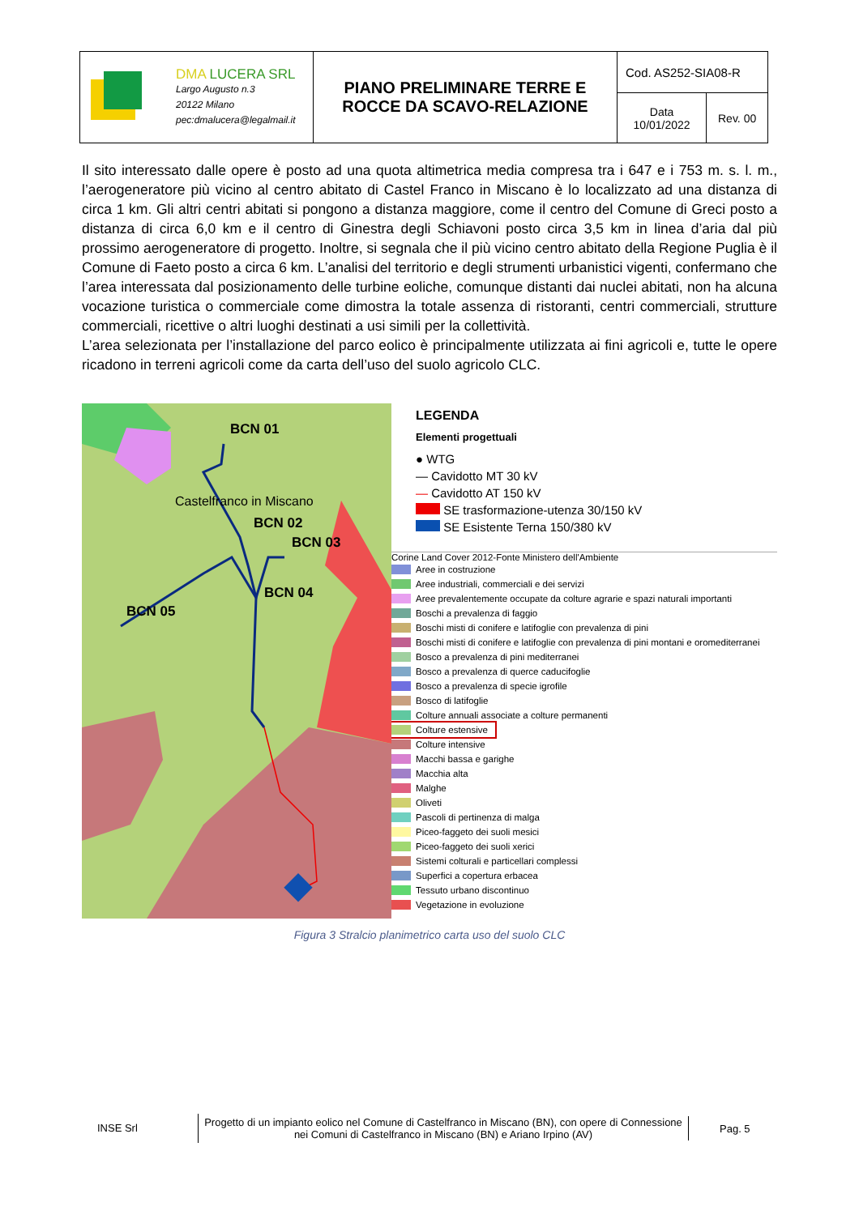| DMA LUCERA SRL Largo Augusto n.3 20122 Milano pec:dmalucera@legalmail.it | PIANO PRELIMINARE TERRE E ROCCE DA SCAVO-RELAZIONE | Cod. AS252-SIA08-R | |
| | | Data 10/01/2022 | Rev. 00 |
Il sito interessato dalle opere è posto ad una quota altimetrica media compresa tra i 647 e i 753 m. s. l. m., l’aerogeneratore più vicino al centro abitato di Castel Franco in Miscano è lo localizzato ad una distanza di circa 1 km. Gli altri centri abitati si pongono a distanza maggiore, come il centro del Comune di Greci posto a distanza di circa 6,0 km e il centro di Ginestra degli Schiavoni posto circa 3,5 km in linea d’aria dal più prossimo aerogeneratore di progetto. Inoltre, si segnala che il più vicino centro abitato della Regione Puglia è il Comune di Faeto posto a circa 6 km. L’analisi del territorio e degli strumenti urbanistici vigenti, confermano che l’area interessata dal posizionamento delle turbine eoliche, comunque distanti dai nuclei abitati, non ha alcuna vocazione turistica o commerciale come dimostra la totale assenza di ristoranti, centri commerciali, strutture commerciali, ricettive o altri luoghi destinati a usi simili per la collettività.
L’area selezionata per l’installazione del parco eolico è principalmente utilizzata ai fini agricoli e, tutte le opere ricadono in terreni agricoli come da carta dell’uso del suolo agricolo CLC.
BCN 01
Castelfranco in Miscano
BCN 02
BCN 03
BCN 04
BCN 05
LEGENDA
Elementi progettuali
● WTG
— Cavidotto MT 30 kV
— Cavidotto AT 150 kV
SE trasformazione-utenza 30/150 kV
SE Esistente Terna 150/380 kV
Corine Land Cover 2012-Fonte Ministero dell'Ambiente
Aree in costruzione
Aree industriali, commerciali e dei servizi
Aree prevalentemente occupate da colture agrarie e spazi naturali importanti
Boschi a prevalenza di faggio
Boschi misti di conifere e latifoglie con prevalenza di pini
Boschi misti di conifere e latifoglie con prevalenza di pini montani e oromediterranei
Bosco a prevalenza di pini mediterranei
Bosco a prevalenza di querce caducifoglie
Bosco a prevalenza di specie igrofile
Bosco di latifoglie
Colture annuali associate a colture permanenti
Colture estensive
Colture intensive
Macchi bassa e garighe
Macchia alta
Malghe
Oliveti
Pascoli di pertinenza di malga
Piceo-faggeto dei suoli mesici
Piceo-faggeto dei suoli xerici
Sistemi colturali e particellari complessi
Superfici a copertura erbacea
Tessuto urbano discontinuo
Vegetazione in evoluzione
Figura 3 Stralcio planimetrico carta uso del suolo CLC
INSE Srl
Progetto di un impianto eolico nel Comune di Castelfranco in Miscano (BN), con opere di Connessione nei Comuni di Castelfranco in Miscano (BN) e Ariano Irpino (AV)
Pag. 5